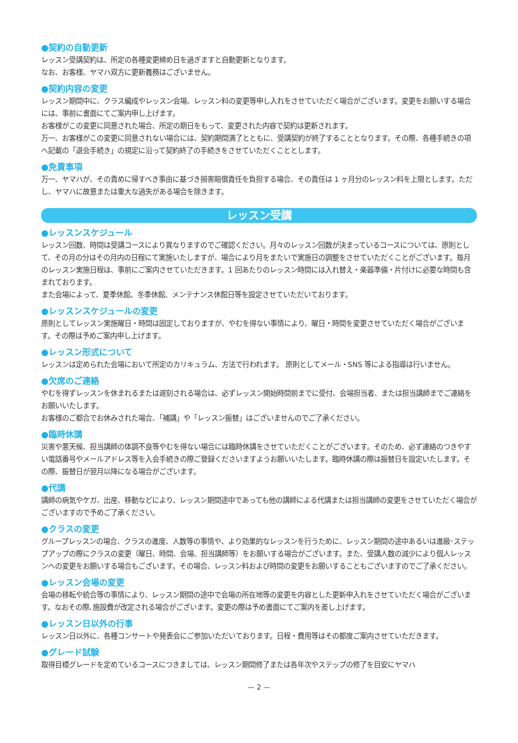●契約の自動更新
レッスン受講契約は、所定の各種変更締め日を過ぎますと自動更新となります。
なお、お客様、ヤマハ双方に更新義務はございません。
●契約内容の変更
レッスン期間中に、クラス編成やレッスン会場、レッスン料の変更等申し入れをさせていただく場合がございます。変更をお願いする場合には、事前に書面にてご案内申し上げます。
お客様がこの変更に同意された場合、所定の期日をもって、変更された内容で契約は更新されます。
万一、お客様がこの変更に同意されない場合には、契約期間満了とともに、受講契約が終了することとなります。その際、各種手続きの項へ記載の「退会手続き」の規定に沿って契約終了の手続きをさせていただくこととします。
●免責事項
万一、ヤマハが、その責めに帰すべき事由に基づき損害賠償責任を負担する場合、その責任は 1 ヶ月分のレッスン料を上限とします。ただし、ヤマハに故意または重大な過失がある場合を除きます。
レッスン受講
●レッスンスケジュール
レッスン回数、時間は受講コースにより異なりますのでご確認ください。月々のレッスン回数が決まっているコースについては、原則として、その月の分はその月内の日程にて実施いたしますが、場合により月をまたいで実施日の調整をさせていただくことがございます。毎月のレッスン実施日程は、事前にご案内させていただきます。1 回あたりのレッスン時間には入れ替え・楽器準備・片付けに必要な時間も含まれております。
また会場によって、夏季休館、冬季休館、メンテナンス休館日等を設定させていただいております。
●レッスンスケジュールの変更
原則としてレッスン実施曜日・時間は固定しておりますが、やむを得ない事情により、曜日・時間を変更させていただく場合がございます。その際は予めご案内申し上げます。
●レッスン形式について
レッスンは定められた会場において所定のカリキュラム、方法で行われます。 原則としてメール・SNS 等による指導は行いません。
●欠席のご連絡
やむを得ずレッスンを休まれるまたは遅刻される場合は、必ずレッスン開始時間前までに受付、会場担当者、または担当講師までご連絡をお願いいたします。
お客様のご都合でお休みされた場合、「補講」や「レッスン振替」はございませんのでご了承ください。
●臨時休講
災害や悪天候、担当講師の体調不良等やむを得ない場合には臨時休講をさせていただくことがございます。そのため、必ず連絡のつきやすい電話番号やメールアドレス等を入会手続きの際ご登録くださいますようお願いいたします。臨時休講の際は振替日を設定いたします。その際、振替日が翌月以降になる場合がございます。
●代講
講師の病気やケガ、出産、移動などにより、レッスン期間途中であっても他の講師による代講または担当講師の変更をさせていただく場合がございますので予めご了承ください。
●クラスの変更
グループレッスンの場合、クラスの進度、人数等の事情や、より効果的なレッスンを行うために、レッスン期間の途中あるいは進級･ステップアップの際にクラスの変更（曜日、時間、会場、担当講師等）をお願いする場合がございます。また、受講人数の減少により個人レッスンへの変更をお願いする場合もございます。その場合、レッスン料および時間の変更をお願いすることもございますのでご了承ください。
●レッスン会場の変更
会場の移転や統合等の事情により、レッスン期間の途中で会場の所在地等の変更を内容とした更新申入れをさせていただく場合がございます。なおその際､施設費が改定される場合がございます。変更の際は予め書面にてご案内を差し上げます。
●レッスン日以外の行事
レッスン日以外に、各種コンサートや発表会にご参加いただいております。日程・費用等はその都度ご案内させていただきます。
●グレード試験
取得目標グレードを定めているコースにつきましては、レッスン期間修了または各年次やステップの修了を目安にヤマハ
— 2 —